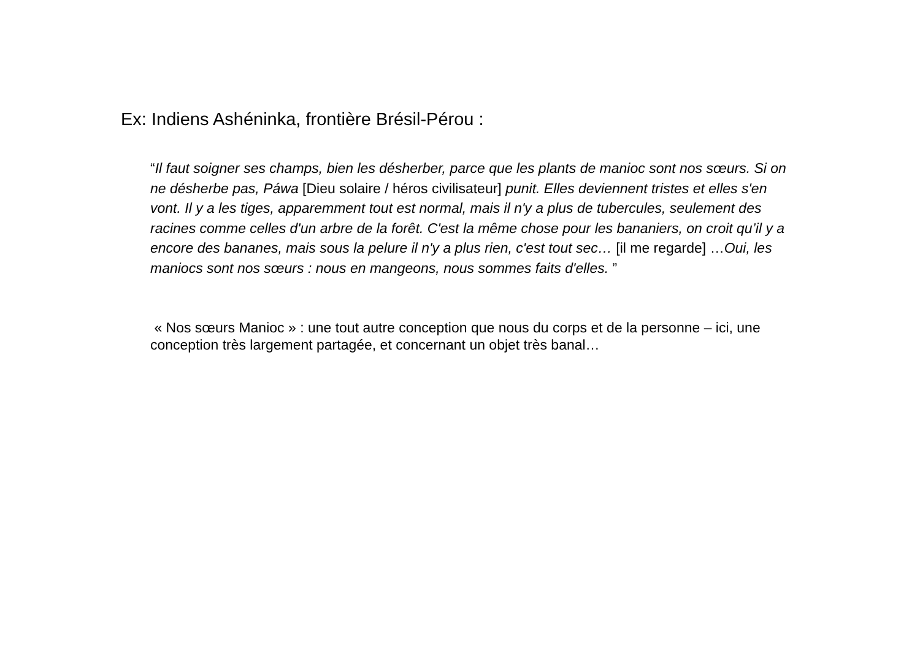Ex: Indiens Ashéninka, frontière Brésil-Pérou :
“Il faut soigner ses champs, bien les désherber, parce que les plants de manioc sont nos sœurs. Si on ne désherbe pas, Páwa [Dieu solaire / héros civilisateur] punit. Elles deviennent tristes et elles s'en vont. Il y a les tiges, apparemment tout est normal, mais il n'y a plus de tubercules, seulement des racines comme celles d'un arbre de la forêt. C'est la même chose pour les bananiers, on croit qu’il y a encore des bananes, mais sous la pelure il n'y a plus rien, c'est tout sec… [il me regarde] …Oui, les maniocs sont nos sœurs : nous en mangeons, nous sommes faits d'elles. ”
« Nos sœurs Manioc » : une tout autre conception que nous du corps et de la personne – ici, une conception très largement partagée, et concernant un objet très banal…